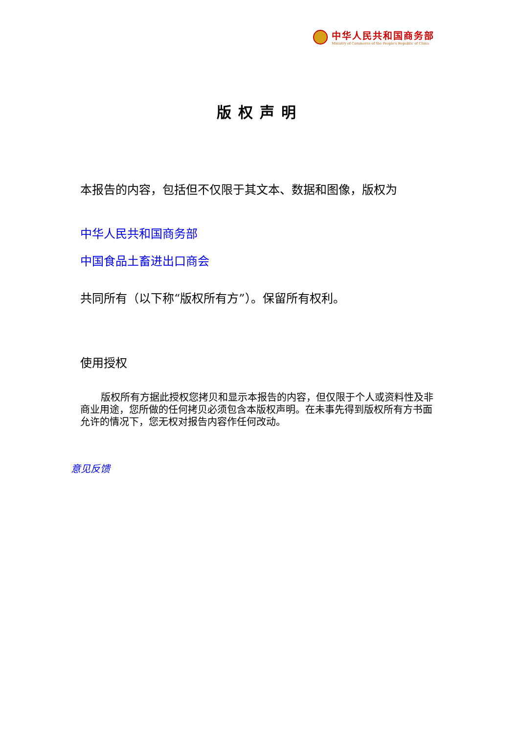中华人民共和国商务部
Ministry of Commerce of the People's Republic of China
版权声明
本报告的内容，包括但不仅限于其文本、数据和图像，版权为
中华人民共和国商务部
中国食品土畜进出口商会
共同所有（以下称“版权所有方”）。保留所有权利。
使用授权
版权所有方据此授权您拷贝和显示本报告的内容，但仅限于个人或资料性及非商业用途，您所做的任何拷贝必须包含本版权声明。在未事先得到版权所有方书面允许的情况下，您无权对报告内容作任何改动。
意见反馈